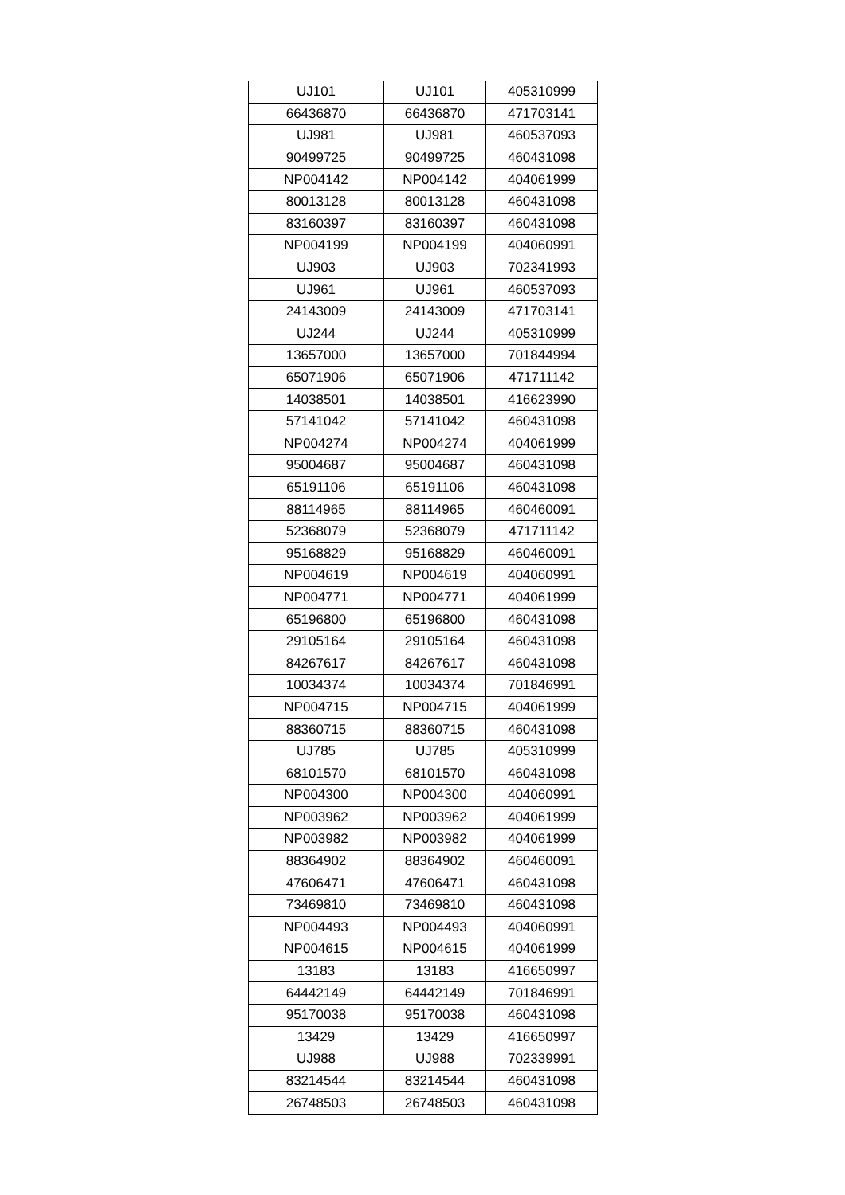| UJ101 | UJ101 | 405310999 |
| 66436870 | 66436870 | 471703141 |
| UJ981 | UJ981 | 460537093 |
| 90499725 | 90499725 | 460431098 |
| NP004142 | NP004142 | 404061999 |
| 80013128 | 80013128 | 460431098 |
| 83160397 | 83160397 | 460431098 |
| NP004199 | NP004199 | 404060991 |
| UJ903 | UJ903 | 702341993 |
| UJ961 | UJ961 | 460537093 |
| 24143009 | 24143009 | 471703141 |
| UJ244 | UJ244 | 405310999 |
| 13657000 | 13657000 | 701844994 |
| 65071906 | 65071906 | 471711142 |
| 14038501 | 14038501 | 416623990 |
| 57141042 | 57141042 | 460431098 |
| NP004274 | NP004274 | 404061999 |
| 95004687 | 95004687 | 460431098 |
| 65191106 | 65191106 | 460431098 |
| 88114965 | 88114965 | 460460091 |
| 52368079 | 52368079 | 471711142 |
| 95168829 | 95168829 | 460460091 |
| NP004619 | NP004619 | 404060991 |
| NP004771 | NP004771 | 404061999 |
| 65196800 | 65196800 | 460431098 |
| 29105164 | 29105164 | 460431098 |
| 84267617 | 84267617 | 460431098 |
| 10034374 | 10034374 | 701846991 |
| NP004715 | NP004715 | 404061999 |
| 88360715 | 88360715 | 460431098 |
| UJ785 | UJ785 | 405310999 |
| 68101570 | 68101570 | 460431098 |
| NP004300 | NP004300 | 404060991 |
| NP003962 | NP003962 | 404061999 |
| NP003982 | NP003982 | 404061999 |
| 88364902 | 88364902 | 460460091 |
| 47606471 | 47606471 | 460431098 |
| 73469810 | 73469810 | 460431098 |
| NP004493 | NP004493 | 404060991 |
| NP004615 | NP004615 | 404061999 |
| 13183 | 13183 | 416650997 |
| 64442149 | 64442149 | 701846991 |
| 95170038 | 95170038 | 460431098 |
| 13429 | 13429 | 416650997 |
| UJ988 | UJ988 | 702339991 |
| 83214544 | 83214544 | 460431098 |
| 26748503 | 26748503 | 460431098 |